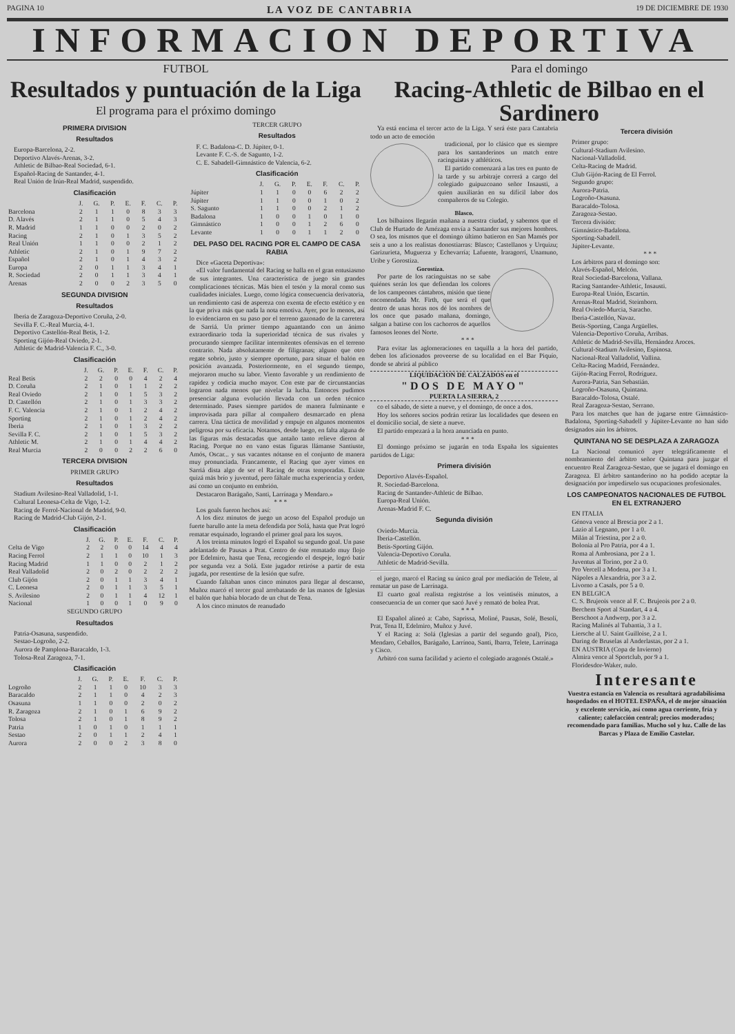PAGINA 10 LA VOZ DE CANTABRIA 19 DE DICIEMBRE DE 1930
INFORMACION DEPORTIVA
FUTBOL
Resultados y puntuación de la Liga
El programa para el próximo domingo
PRIMERA DIVISION
Resultados
Europa-Barcelona, 2-2.
Deportivo Alavés-Arenas, 3-2.
Athletic de Bilbao-Real Sociedad, 6-1.
Español-Racing de Santander, 4-1.
Real Unión de Irún-Real Madrid, suspendido.
Clasificación
| | J. | G. | P. | E. | F. | C. | P. |
| --- | --- | --- | --- | --- | --- | --- | --- |
| Barcelona | 2 | 1 | 1 | 0 | 8 | 3 | 3 |
| D. Alavés | 2 | 1 | 1 | 0 | 5 | 4 | 3 |
| R. Madrid | 1 | 1 | 0 | 0 | 2 | 0 | 2 |
| Racing | 2 | 1 | 0 | 1 | 3 | 5 | 2 |
| Real Unión | 1 | 1 | 0 | 0 | 2 | 1 | 2 |
| Athletic | 2 | 1 | 0 | 1 | 9 | 7 | 2 |
| Español | 2 | 1 | 0 | 1 | 4 | 3 | 2 |
| Europa | 2 | 0 | 1 | 1 | 3 | 4 | 1 |
| R. Sociedad | 2 | 0 | 1 | 1 | 3 | 4 | 1 |
| Arenas | 2 | 0 | 0 | 2 | 3 | 5 | 0 |
SEGUNDA DIVISION
Resultados
Iberia de Zaragoza-Deportivo Coruña, 2-0.
Sevilla F. C.-Real Murcia, 4-1.
Deportivo Castellón-Real Betis, 1-2.
Sporting Gijón-Real Oviedo, 2-1.
Athletic de Madrid-Valencia F. C., 3-0.
Clasificación
| | J. | G. | P. | E. | F. | C. | P. |
| --- | --- | --- | --- | --- | --- | --- | --- |
| Real Betis | 2 | 2 | 0 | 0 | 4 | 2 | 4 |
| D. Coruña | 2 | 1 | 0 | 1 | 1 | 2 | 2 |
| Real Oviedo | 2 | 1 | 0 | 1 | 5 | 3 | 2 |
| D. Castellón | 2 | 1 | 0 | 1 | 3 | 3 | 2 |
| F. C. Valencia | 2 | 1 | 0 | 1 | 2 | 4 | 2 |
| Sporting | 2 | 1 | 0 | 1 | 2 | 4 | 2 |
| Iberia | 2 | 1 | 0 | 1 | 3 | 2 | 2 |
| Sevilla F. C. | 2 | 1 | 0 | 1 | 5 | 3 | 2 |
| Athletic M. | 2 | 1 | 0 | 1 | 4 | 4 | 2 |
| Real Murcia | 2 | 0 | 0 | 2 | 2 | 6 | 0 |
TERCERA DIVISION
PRIMER GRUPO
Resultados
Stadium Avilesino-Real Valladolid, 1-1.
Cultural Leonesa-Celta de Vigo, 1-2.
Racing de Ferrol-Nacional de Madrid, 9-0.
Racing de Madrid-Club Gijón, 2-1.
Clasificación
| | J. | G. | P. | E. | F. | C. | P. |
| --- | --- | --- | --- | --- | --- | --- | --- |
| Celta de Vigo | 2 | 2 | 0 | 0 | 14 | 4 | 4 |
| Racing Ferrol | 2 | 1 | 1 | 0 | 10 | 1 | 3 |
| Racing Madrid | 1 | 1 | 0 | 0 | 2 | 1 | 2 |
| Real Valladolid | 2 | 0 | 2 | 0 | 2 | 2 | 2 |
| Club Gijón | 2 | 0 | 1 | 1 | 3 | 4 | 1 |
| C. Leonesa | 2 | 0 | 1 | 1 | 3 | 5 | 1 |
| S. Avilesino | 2 | 0 | 1 | 1 | 4 | 12 | 1 |
| Nacional | 1 | 0 | 0 | 1 | 0 | 9 | 0 |
SEGUNDO GRUPO
Resultados
Patria-Osasuna, suspendido.
Sestao-Logroño, 2-2.
Aurora de Pamplona-Baracaldo, 1-3.
Tolosa-Real Zaragoza, 7-1.
Clasificación
| | J. | G. | P. | E. | F. | C. | P. |
| --- | --- | --- | --- | --- | --- | --- | --- |
| Logroño | 2 | 1 | 1 | 0 | 10 | 3 | 3 |
| Baracaldo | 2 | 1 | 1 | 0 | 4 | 2 | 3 |
| Osasuna | 1 | 1 | 0 | 0 | 2 | 0 | 2 |
| R. Zaragoza | 2 | 1 | 0 | 1 | 6 | 9 | 2 |
| Tolosa | 2 | 1 | 0 | 1 | 8 | 9 | 2 |
| Patria | 1 | 0 | 1 | 0 | 1 | 1 | 1 |
| Sestao | 2 | 0 | 1 | 1 | 2 | 4 | 1 |
| Aurora | 2 | 0 | 0 | 2 | 3 | 8 | 0 |
TERCER GRUPO
Resultados
F. C. Badalona-C. D. Júpiter, 0-1.
Levante F. C.-S. de Sagunto, 1-2.
C. E. Sabadell-Gimnástico de Valencia, 6-2.
Clasificación
| | J. | G. | P. | E. | F. | C. | P. |
| --- | --- | --- | --- | --- | --- | --- | --- |
| Júpiter | 1 | 1 | 0 | 0 | 6 | 2 | 2 |
| Júpiter | 1 | 1 | 0 | 0 | 1 | 0 | 2 |
| S. Sagunto | 1 | 1 | 0 | 0 | 2 | 1 | 2 |
| Badalona | 1 | 0 | 0 | 1 | 0 | 1 | 0 |
| Gimnástico | 1 | 0 | 0 | 1 | 2 | 6 | 0 |
| Levante | 1 | 0 | 0 | 1 | 1 | 2 | 0 |
DEL PASO DEL RACING POR EL CAMPO DE CASA RABIA
Dice «Gaceta Deportiva»:
«El valor fundamental del Racing se halla en el gran entusiasmo de sus integrantes. Una característica de juego sin grandes complicaciones técnicas. Más bien el tesón y la moral como sus cualidades iniciales. Luego, como lógica consecuencia derivatoria, un rendimiento casi de aspereza con exenta de efecto estético y en la que priva más que nada la nota emotiva. Ayer, por lo menos, así lo evidenciaron en su paso por el terreno gazonado de la carretera de Sarriá. Un primer tiempo aguantando con un ánimo extraordinario toda la superioridad técnica de sus rivales y procurando siempre facilitar intermitentes ofensivas en el terreno contrario. Nada absolutamente de filigranas; alguno que otro regate sobrio, justo y siempre oportuno, para situar el balón en posición avanzada. Posteriormente, en el segundo tiempo, mejoraron mucho su labor. Viento favorable y un rendimiento de rapidez y codicia mucho mayor. Con este par de circunstancias lograron nada menos que nivelar la lucha. Entonces pudimos presenciar alguna evolución llevada con un orden técnico determinado. Pases siempre partidos de manera fulminante e improvisada para pillar al compañero desmarcado en plena carrera. Una táctica de movilidad y empuje en algunos momentos peligrosa por su eficacia. Notamos, desde luego, en falta alguna de las figuras más destacadas que antaño tanto relieve dieron al Racing. Porque no en vano estas figuras llámanse Santiuste, Amós, Oscar... y sus vacantes nótanse en el conjunto de manera muy pronunciada. Francamente, el Racing que ayer vimos en Sarriá dista algo de ser el Racing de otras temporadas. Existe quizá más brío y juventud, pero fáltale mucha experiencia y orden, así como un conjunto en embrión.
Destacaron Barágaño, Santi, Larrínaga y Mendaro.»
* * *
Los goals fueron hechos así:
A los diez minutos de juego un acoso del Español produjo un fuerte barullo ante la meta defendida por Solá, hasta que Prat logró rematar esquinado, logrando el primer goal para los suyos.
A los treinta minutos logró el Español su segundo goal. Un pase adelantado de Pausas a Prat. Centro de éste rematado muy flojo por Edelmiro, hasta que Tena, recogiendo el despeje, logró batir por segunda vez a Solá. Este jugador retiróse a partir de esta jugada, por resentirse de la lesión que sufre.
Cuando faltaban unos cinco minutos para llegar al descanso, Muñoz marcó el tercer goal arrebatando de las manos de Iglesias el balón que había blocado de un chut de Tena.
A los cinco minutos de reanudado
Para el domingo
Racing-Athletic de Bilbao en el Sardinero
Ya está encima el tercer acto de la Liga. Y será éste para Cantabria todo un acto de emoción
tradicional, por lo clásico que es siempre para los santanderinos un match entre racinguistas y athléticos.
El partido comenzará a las tres en punto de la tarde y su arbitraje correrá a cargo del colegiado guipuzcoano señor Insausti, a quien auxiliarán en su difícil labor dos compañeros de su Colegio.
Blasco.
Los bilbaínos llegarán mañana a nuestra ciudad, y sabemos que el Club de Hurtado de Amézaga envía a Santander sus mejores hombres. O sea, los mismos que el domingo último batieron en San Mamés por seis a uno a los realistas donostiarras: Blasco; Castellanos y Urquizu; Garizurieta, Muguerza y Echevarría; Lafuente, Iraragorri, Unamuno, Uribe y Gorostiza.
Gorostiza.
Por parte de los racinguistas no se sabe quiénes serán los que defiendan los colores de los campeones cántabros, misión que tiene encomendada Mr. Firth, que será el que dentro de unas horas nos dé los nombres de los once que pasado mañana, domingo, salgan a batirse con los cachorros de aquellos famosos leones del Norte.
* * *
Para evitar las aglomeraciones en taquilla a la hora del partido, deben los aficionados proveerse de su localidad en el Bar Piquío, donde se abrirá al público
LIQUIDACION DE CALZADOS en el
"DOS DE MAYO"
PUERTA LA SIERRA, 2
co el sábado, de siete a nueve, y el domingo, de once a dos.
Hoy los señores socios podrán retirar las localidades que deseen en el domicilio social, de siete a nueve.
El partido empezará a la hora anunciada en punto.
* * *
El domingo próximo se jugarán en toda España los siguientes partidos de Liga:
Primera división
Deportivo Alavés-Español.
R. Sociedad-Barcelona.
Racing de Santander-Athletic de Bilbao.
Europa-Real Unión.
Arenas-Madrid F. C.
Segunda división
Oviedo-Murcia.
Iberia-Castellón.
Betis-Sporting Gijón.
Valencia-Deportivo Coruña.
Athletic de Madrid-Sevilla.
el juego, marcó el Racing su único goal por mediación de Telete, al rematar un pase de Larrínaga.
El cuarto goal realista registróse a los veintiséis minutos, a consecuencia de un corner que sacó Juvé y remató de bolea Prat.
* * *
El Español alineó a: Cabo, Saprissa, Moliné, Pausas, Solé, Besolí, Prat, Tena II, Edelmiro, Muñoz y Juvé.
Y el Racing a: Solá (Iglesias a partir del segundo goal), Pico, Mendaro, Ceballos, Barágaño, Larrínoa, Santi, Ibarra, Telete, Larrínaga y Cisco.
Arbitró con suma facilidad y acierto el colegiado aragonés Ostalé.»
Tercera división
Primer grupo:
Cultural-Stadium Avilesino.
Nacional-Valladolid.
Celta-Racing de Madrid.
Club Gijón-Racing de El Ferrol.
Segundo grupo:
Aurora-Patria.
Logroño-Osasuna.
Baracaldo-Tolosa.
Zaragoza-Sestao.
Tercera división:
Gimnástico-Badalona.
Sporting-Sabadell.
Júpiter-Levante.
* * *
Los árbitros para el domingo son:
Alavés-Español, Melcón.
Real Sociedad-Barcelona, Vallana.
Racing Santander-Athletic, Insausti.
Europa-Real Unión, Escartín.
Arenas-Real Madrid, Steimborn.
Real Oviedo-Murcia, Saracho.
Iberia-Castellón, Navaz.
Betis-Sporting, Canga Argüelles.
Valencia-Deportivo Coruña, Arribas.
Athletic de Madrid-Sevilla, Hernández Aroces.
Cultural-Stadium Avilesino, Espinosa.
Nacional-Real Valladolid, Vallina.
Celta-Racing Madrid, Fernández.
Gijón-Racing Ferrol, Rodríguez.
Aurora-Patria, San Sebastián.
Logroño-Osasuna, Quintana.
Baracaldo-Tolosa, Ostalé.
Real Zaragoza-Sestao, Serrano.
Para los matches que han de jugarse entre Gimnástico-Badalona, Sporting-Sabadell y Júpiter-Levante no han sido designados aún los árbitros.
QUINTANA NO SE DESPLAZA A ZARAGOZA
La Nacional comunicó ayer telegráficamente el nombramiento del árbitro señor Quintana para juzgar el encuentro Real Zaragoza-Sestao, que se jugará el domingo en Zaragoza. El árbitro santanderino no ha podido aceptar la designación por impedírselo sus ocupaciones profesionales.
LOS CAMPEONATOS NACIONALES DE FUTBOL EN EL EXTRANJERO
EN ITALIA
Génova vence al Brescia por 2 a 1.
Lazio al Legnano, por 1 a 0.
Milán al Triestina, por 2 a 0.
Bolonia al Pro Patria, por 4 a 1.
Roma al Ambrosiana, por 2 a 1.
Juventus al Torino, por 2 a 0.
Pro Vercell a Modena, por 3 a 1.
Nápoles a Alexandria, por 3 a 2.
Livorno a Casals, por 5 a 0.
EN BELGICA
C. S. Brujeois vence al F. C. Brujeois por 2 a 0.
Berchem Sport al Standart, 4 a 4.
Berschoot a Andwerp, por 3 a 2.
Racing Malinés al Tubantia, 3 a 1.
Liersche al U. Saint Guilloise, 2 a 1.
Daring de Bruselas al Anderlastas, por 2 a 1.
EN AUSTRIA (Copa de Invierno)
Almira vence al Sportclub, por 9 a 1.
Floridesdor-Waker, nulo.
Interesante
Vuestra estancia en Valencia os resultará agradabilísima hospedados en el HOTEL ESPAÑA, el de mejor situación y excelente servicio, así como agua corriente, fría y caliente; calefacción central; precios moderados; recomendado para familias. Mucho sol y luz. Calle de las Barcas y Plaza de Emilio Castelar.